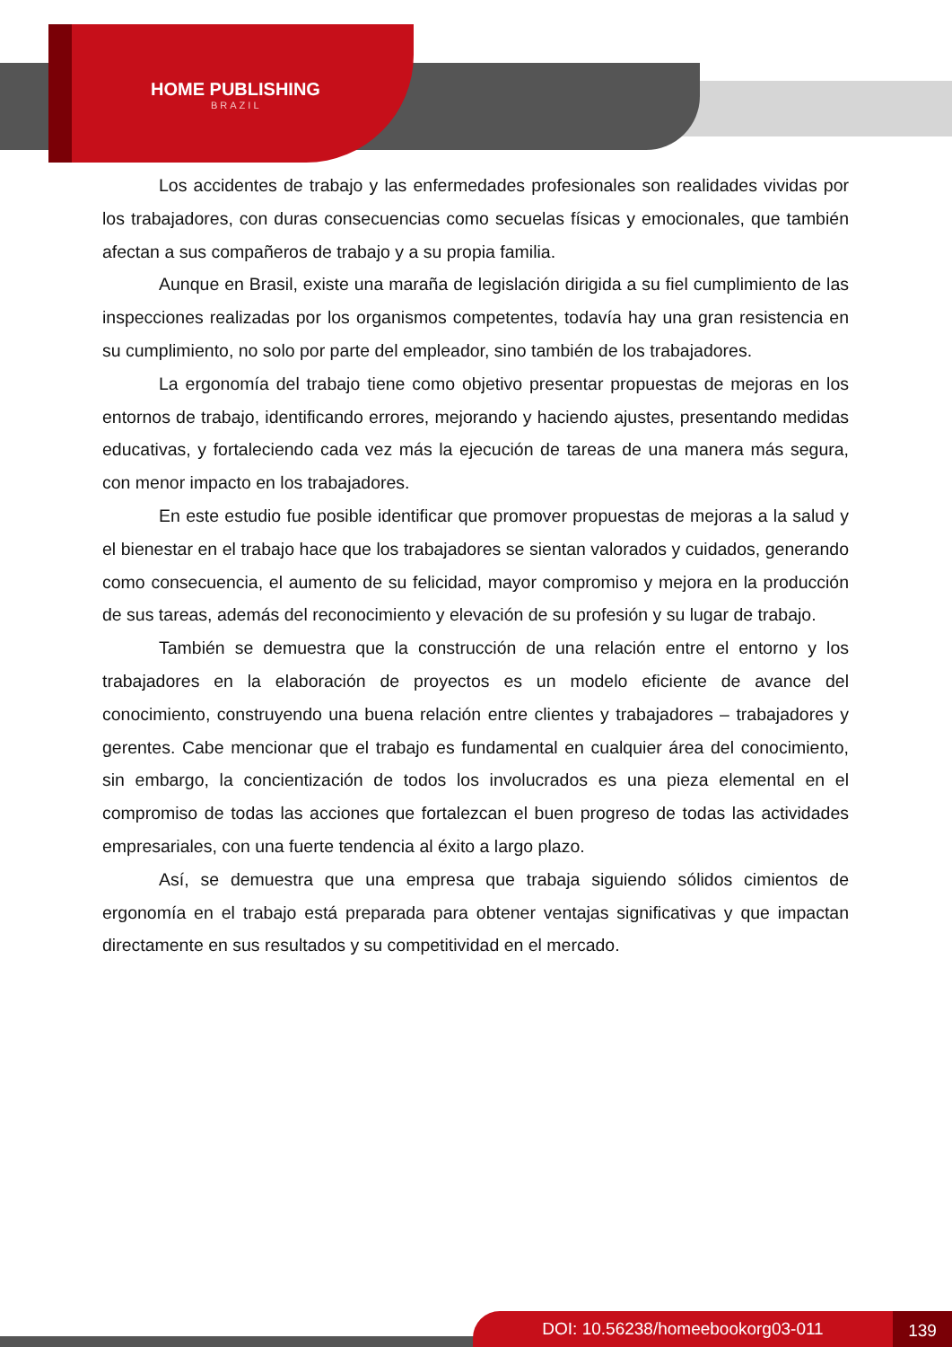HOME PUBLISHING
BRAZIL
Los accidentes de trabajo y las enfermedades profesionales son realidades vividas por los trabajadores, con duras consecuencias como secuelas físicas y emocionales, que también afectan a sus compañeros de trabajo y a su propia familia.
Aunque en Brasil, existe una maraña de legislación dirigida a su fiel cumplimiento de las inspecciones realizadas por los organismos competentes, todavía hay una gran resistencia en su cumplimiento, no solo por parte del empleador, sino también de los trabajadores.
La ergonomía del trabajo tiene como objetivo presentar propuestas de mejoras en los entornos de trabajo, identificando errores, mejorando y haciendo ajustes, presentando medidas educativas, y fortaleciendo cada vez más la ejecución de tareas de una manera más segura, con menor impacto en los trabajadores.
En este estudio fue posible identificar que promover propuestas de mejoras a la salud y el bienestar en el trabajo hace que los trabajadores se sientan valorados y cuidados, generando como consecuencia, el aumento de su felicidad, mayor compromiso y mejora en la producción de sus tareas, además del reconocimiento y elevación de su profesión y su lugar de trabajo.
También se demuestra que la construcción de una relación entre el entorno y los trabajadores en la elaboración de proyectos es un modelo eficiente de avance del conocimiento, construyendo una buena relación entre clientes y trabajadores – trabajadores y gerentes. Cabe mencionar que el trabajo es fundamental en cualquier área del conocimiento, sin embargo, la concientización de todos los involucrados es una pieza elemental en el compromiso de todas las acciones que fortalezcan el buen progreso de todas las actividades empresariales, con una fuerte tendencia al éxito a largo plazo.
Así, se demuestra que una empresa que trabaja siguiendo sólidos cimientos de ergonomía en el trabajo está preparada para obtener ventajas significativas y que impactan directamente en sus resultados y su competitividad en el mercado.
DOI: 10.56238/homeebookorg03-011 139